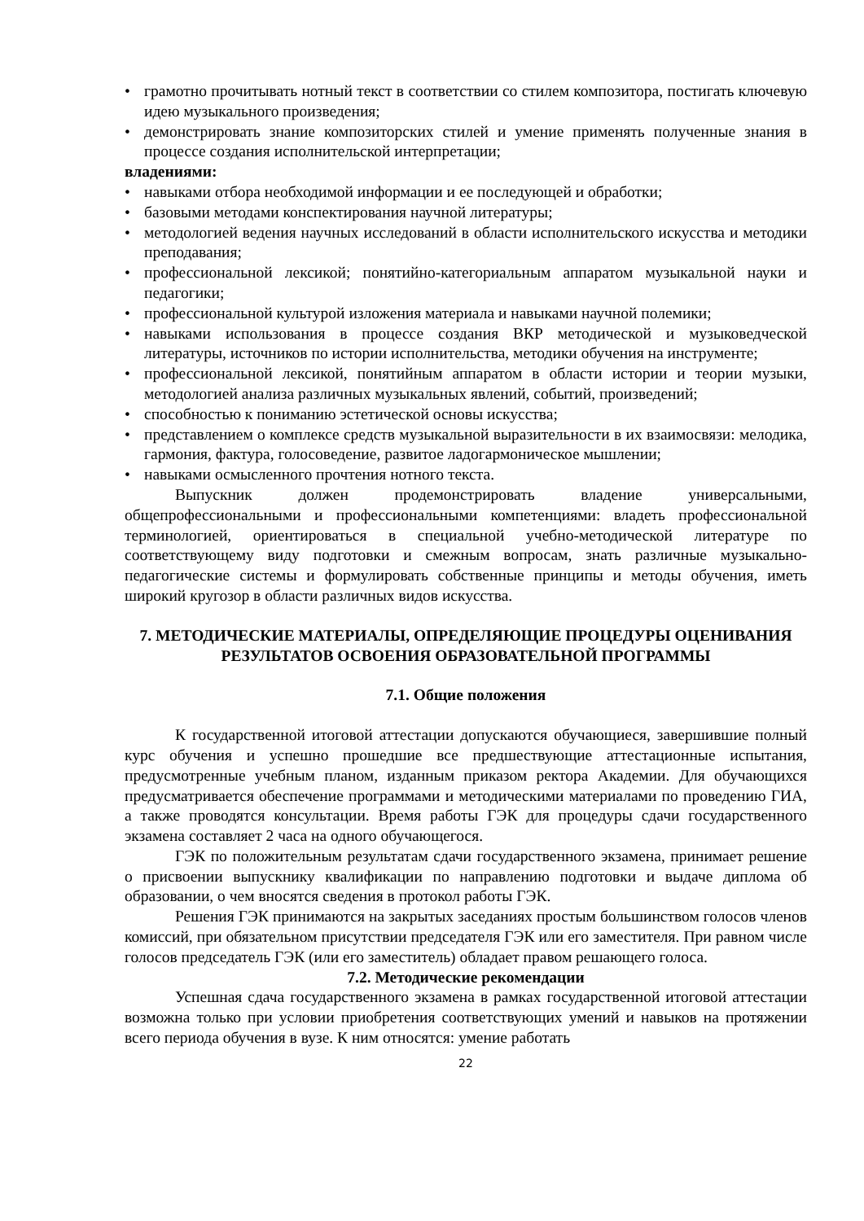• грамотно прочитывать нотный текст в соответствии со стилем композитора, постигать ключевую идею музыкального произведения;
• демонстрировать знание композиторских стилей и умение применять полученные знания в процессе создания исполнительской интерпретации;
владениями:
• навыками отбора необходимой информации и ее последующей и обработки;
• базовыми методами конспектирования научной литературы;
• методологией ведения научных исследований в области исполнительского искусства и методики преподавания;
• профессиональной лексикой; понятийно-категориальным аппаратом музыкальной науки и педагогики;
• профессиональной культурой изложения материала и навыками научной полемики;
• навыками использования в процессе создания ВКР методической и музыковедческой литературы, источников по истории исполнительства, методики обучения на инструменте;
• профессиональной лексикой, понятийным аппаратом в области истории и теории музыки, методологией анализа различных музыкальных явлений, событий, произведений;
• способностью к пониманию эстетической основы искусства;
• представлением о комплексе средств музыкальной выразительности в их взаимосвязи: мелодика, гармония, фактура, голосоведение, развитое ладогармоническое мышлении;
• навыками осмысленного прочтения нотного текста.
Выпускник должен продемонстрировать владение универсальными, общепрофессиональными и профессиональными компетенциями: владеть профессиональной терминологией, ориентироваться в специальной учебно-методической литературе по соответствующему виду подготовки и смежным вопросам, знать различные музыкально-педагогические системы и формулировать собственные принципы и методы обучения, иметь широкий кругозор в области различных видов искусства.
7. МЕТОДИЧЕСКИЕ МАТЕРИАЛЫ, ОПРЕДЕЛЯЮЩИЕ ПРОЦЕДУРЫ ОЦЕНИВАНИЯ РЕЗУЛЬТАТОВ ОСВОЕНИЯ ОБРАЗОВАТЕЛЬНОЙ ПРОГРАММЫ
7.1. Общие положения
К государственной итоговой аттестации допускаются обучающиеся, завершившие полный курс обучения и успешно прошедшие все предшествующие аттестационные испытания, предусмотренные учебным планом, изданным приказом ректора Академии. Для обучающихся предусматривается обеспечение программами и методическими материалами по проведению ГИА, а также проводятся консультации. Время работы ГЭК для процедуры сдачи государственного экзамена составляет 2 часа на одного обучающегося.
ГЭК по положительным результатам сдачи государственного экзамена, принимает решение о присвоении выпускнику квалификации по направлению подготовки и выдаче диплома об образовании, о чем вносятся сведения в протокол работы ГЭК.
Решения ГЭК принимаются на закрытых заседаниях простым большинством голосов членов комиссий, при обязательном присутствии председателя ГЭК или его заместителя. При равном числе голосов председатель ГЭК (или его заместитель) обладает правом решающего голоса.
7.2. Методические рекомендации
Успешная сдача государственного экзамена в рамках государственной итоговой аттестации возможна только при условии приобретения соответствующих умений и навыков на протяжении всего периода обучения в вузе. К ним относятся: умение работать
22